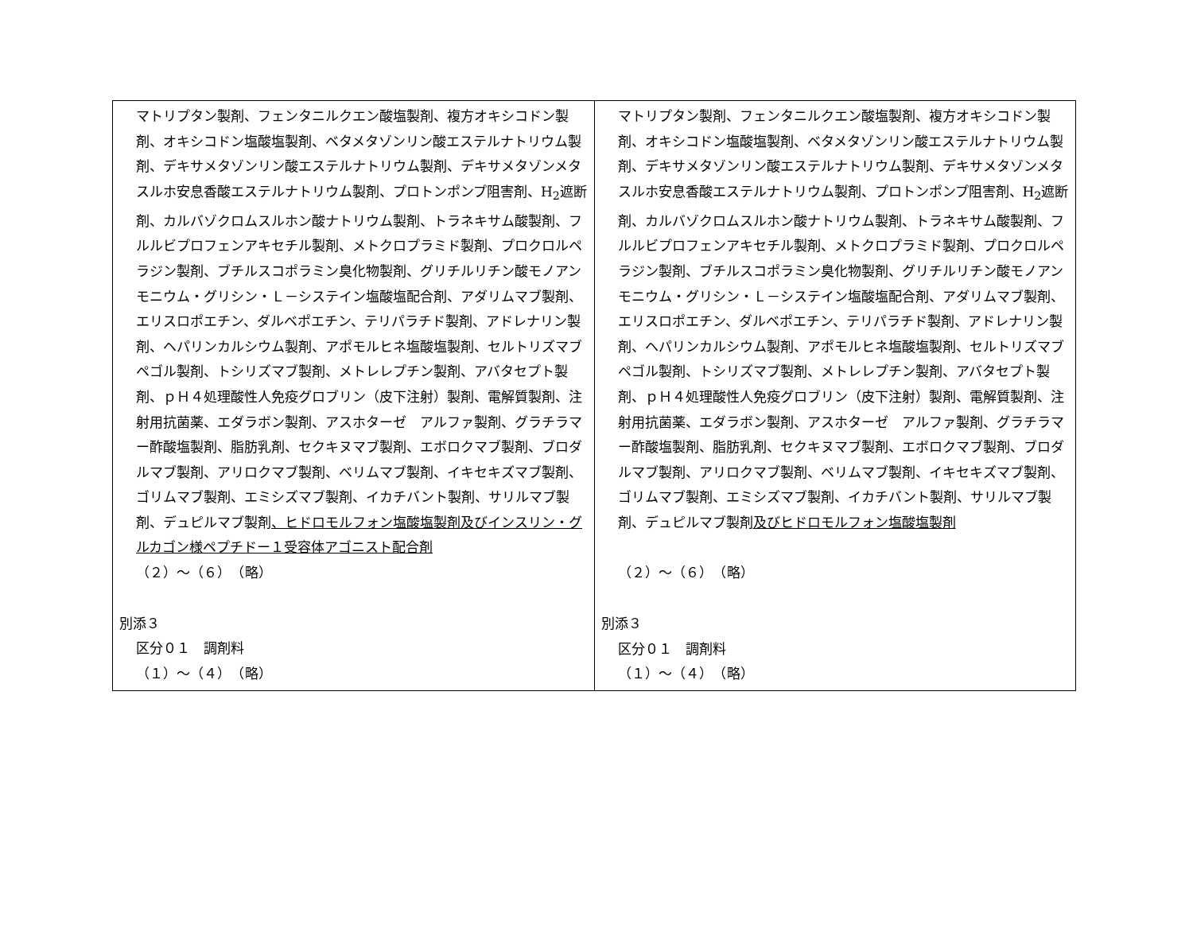| マトリプタン製剤、フェンタニルクエン酸塩製剤、複方オキシコドン製剤、オキシコドン塩酸塩製剤、ベタメタゾンリン酸エステルナトリウム製剤、デキサメタゾンリン酸エステルナトリウム製剤、デキサメタゾンメタスルホ安息香酸エステルナトリウム製剤、プロトンポンプ阻害剤、H<sub>2</sub>遮断剤、カルバゾクロムスルホン酸ナトリウム製剤、トラネキサム酸製剤、フルルビプロフェンアキセチル製剤、メトクロプラミド製剤、プロクロルペラジン製剤、ブチルスコポラミン臭化物製剤、グリチルリチン酸モノアンモニウム・グリシン・Ｌ－システイン塩酸塩配合剤、アダリムマブ製剤、エリスロポエチン、ダルベポエチン、テリパラチド製剤、アドレナリン製剤、ヘパリンカルシウム製剤、アポモルヒネ塩酸塩製剤、セルトリズマブペゴル製剤、トシリズマブ製剤、メトレレプチン製剤、アバタセプト製剤、ｐＨ４処理酸性人免疫グロブリン（皮下注射）製剤、電解質製剤、注射用抗菌薬、エダラボン製剤、アスホターゼ アルファ製剤、グラチラマー酢酸塩製剤、脂肪乳剤、セクキヌマブ製剤、エボロクマブ製剤、ブロダルマブ製剤、アリロクマブ製剤、ベリムマブ製剤、イキセキズマブ製剤、ゴリムマブ製剤、エミシズマブ製剤、イカチバント製剤、サリルマブ製剤、デュピルマブ製剤 、ヒドロモルフォン塩酸塩製剤及びインスリン・グルカゴン様ペプチドー１受容体アゴニスト配合剤 （２）～（６） （略） 別添３ 区分０１ 調剤料 （１）～（４） （略） | マトリプタン製剤、フェンタニルクエン酸塩製剤、複方オキシコドン製剤、オキシコドン塩酸塩製剤、ベタメタゾンリン酸エステルナトリウム製剤、デキサメタゾンリン酸エステルナトリウム製剤、デキサメタゾンメタスルホ安息香酸エステルナトリウム製剤、プロトンポンプ阻害剤、H<sub>2</sub>遮断剤、カルバゾクロムスルホン酸ナトリウム製剤、トラネキサム酸製剤、フルルビプロフェンアキセチル製剤、メトクロプラミド製剤、プロクロルペラジン製剤、ブチルスコポラミン臭化物製剤、グリチルリチン酸モノアンモニウム・グリシン・Ｌ－システイン塩酸塩配合剤、アダリムマブ製剤、エリスロポエチン、ダルベポエチン、テリパラチド製剤、アドレナリン製剤、ヘパリンカルシウム製剤、アポモルヒネ塩酸塩製剤、セルトリズマブペゴル製剤、トシリズマブ製剤、メトレレプチン製剤、アバタセプト製剤、ｐＨ４処理酸性人免疫グロブリン（皮下注射）製剤、電解質製剤、注射用抗菌薬、エダラボン製剤、アスホターゼ アルファ製剤、グラチラマー酢酸塩製剤、脂肪乳剤、セクキヌマブ製剤、エボロクマブ製剤、ブロダルマブ製剤、アリロクマブ製剤、ベリムマブ製剤、イキセキズマブ製剤、ゴリムマブ製剤、エミシズマブ製剤、イカチバント製剤、サリルマブ製剤、デュピルマブ製剤 及びヒドロモルフォン塩酸塩製剤 （２）～（６） （略） 別添３ 区分０１ 調剤料 （１）～（４） （略） |